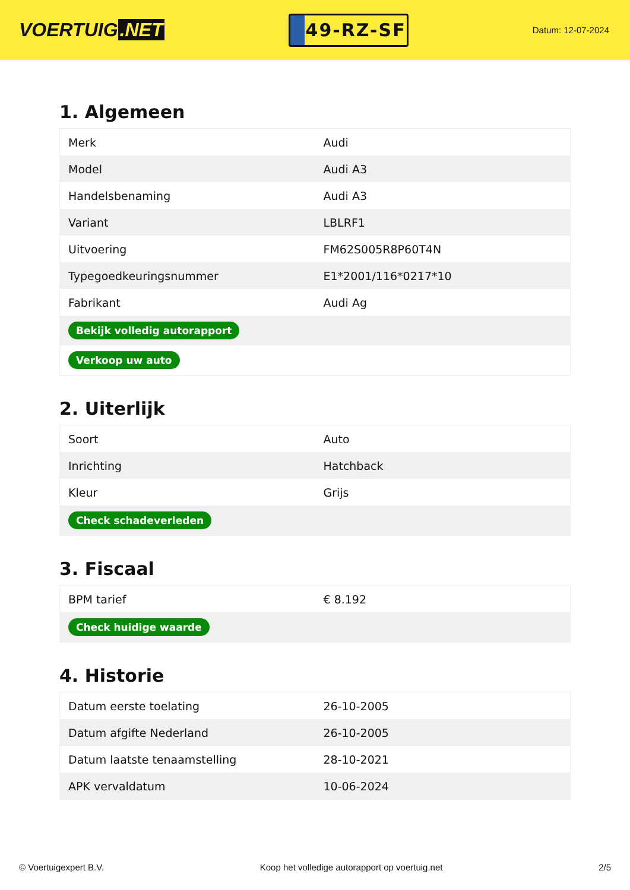VOERTUIG.NET
49-RZ-SF
Datum: 12-07-2024
1. Algemeen
| Merk | Audi |
| Model | Audi A3 |
| Handelsbenaming | Audi A3 |
| Variant | LBLRF1 |
| Uitvoering | FM62S005R8P60T4N |
| Typegoedkeuringsnummer | E1*2001/116*0217*10 |
| Fabrikant | Audi Ag |
| Bekijk volledig autorapport | |
| Verkoop uw auto | |
2. Uiterlijk
| Soort | Auto |
| Inrichting | Hatchback |
| Kleur | Grijs |
| Check schadeverleden | |
3. Fiscaal
| BPM tarief | € 8.192 |
| Check huidige waarde | |
4. Historie
| Datum eerste toelating | 26-10-2005 |
| Datum afgifte Nederland | 26-10-2005 |
| Datum laatste tenaamstelling | 28-10-2021 |
| APK vervaldatum | 10-06-2024 |
© Voertuigexpert B.V. Koop het volledige autorapport op voertuig.net 2/5